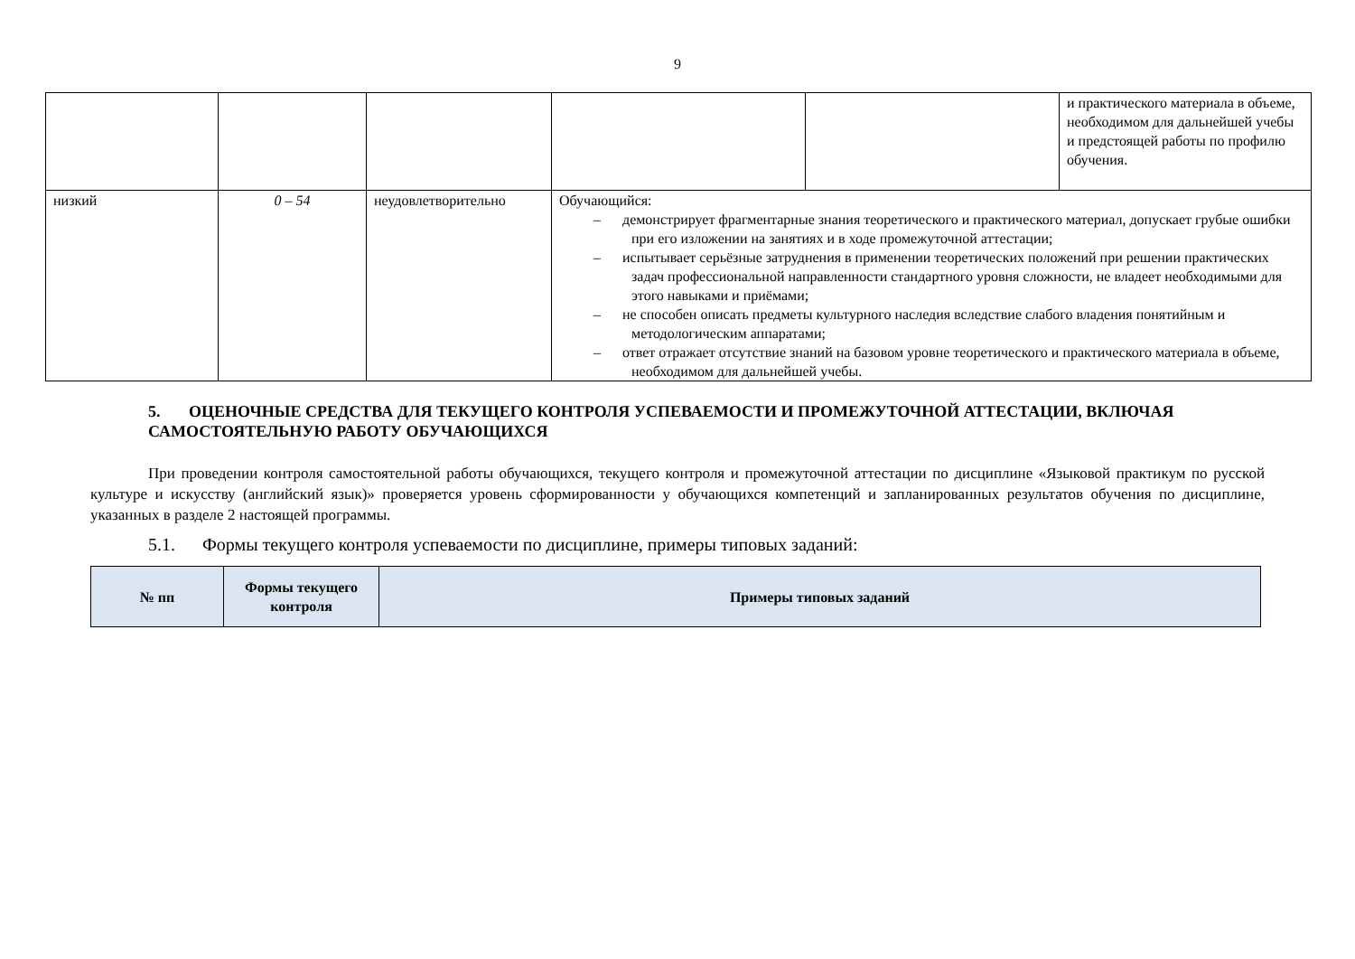9
| | | | | | и практического материала в объеме, необходимом для дальнейшей учебы и предстоящей работы по профилю обучения. |
| низкий | 0 – 54 | неудовлетворительно | Обучающийся: – демонстрирует фрагментарные знания теоретического и практического материал, допускает грубые ошибки при его изложении на занятиях и в ходе промежуточной аттестации; – испытывает серьёзные затруднения в применении теоретических положений при решении практических задач профессиональной направленности стандартного уровня сложности, не владеет необходимыми для этого навыками и приёмами; – не способен описать предметы культурного наследия вследствие слабого владения понятийным и методологическим аппаратами; – ответ отражает отсутствие знаний на базовом уровне теоретического и практического материала в объеме, необходимом для дальнейшей учебы. | | |
5. ОЦЕНОЧНЫЕ СРЕДСТВА ДЛЯ ТЕКУЩЕГО КОНТРОЛЯ УСПЕВАЕМОСТИ И ПРОМЕЖУТОЧНОЙ АТТЕСТАЦИИ, ВКЛЮЧАЯ САМОСТОЯТЕЛЬНУЮ РАБОТУ ОБУЧАЮЩИХСЯ
При проведении контроля самостоятельной работы обучающихся, текущего контроля и промежуточной аттестации по дисциплине «Языковой практикум по русской культуре и искусству (английский язык)» проверяется уровень сформированности у обучающихся компетенций и запланированных результатов обучения по дисциплине, указанных в разделе 2 настоящей программы.
5.1. Формы текущего контроля успеваемости по дисциплине, примеры типовых заданий:
| № пп | Формы текущего контроля | Примеры типовых заданий |
| --- | --- | --- |